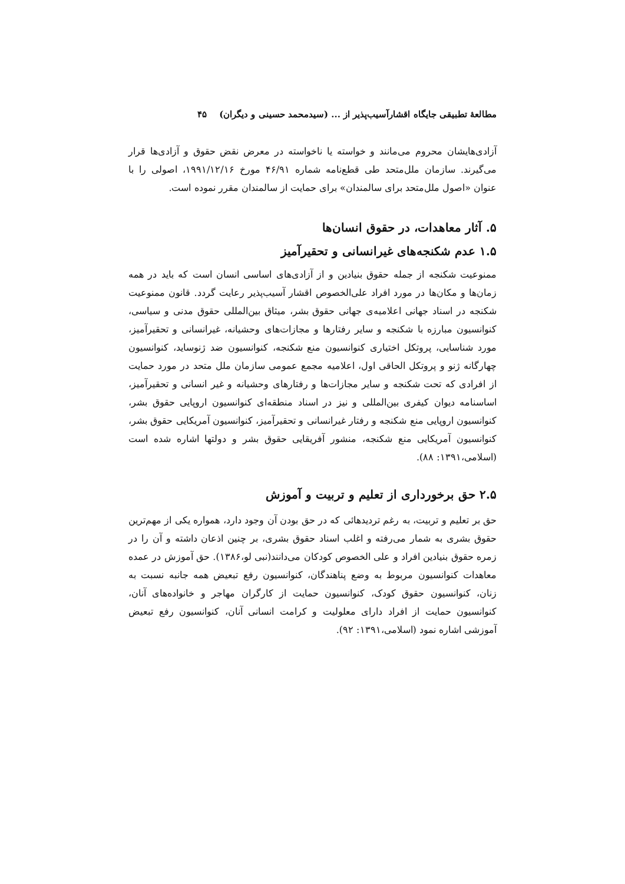مطالعهٔ تطبیقی جایگاه اقشارآسیب‌پذیر از ... (سیدمحمد حسینی و دیگران) ۴۵
آزادی‌هایشان محروم می‌مانند و خواسته یا ناخواسته در معرض نقض حقوق و آزادی‌ها قرار می‌گیرند. سازمان ملل‌متحد طی قطع‌نامه شماره ۴۶/۹۱ مورخ ۱۹۹۱/۱۲/۱۶، اصولی را با عنوان «اصول ملل‌متحد برای سالمندان» برای حمایت از سالمندان مقرر نموده است.
۵. آثار معاهدات، در حقوق انسان‌ها
۱.۵ عدم شکنجه‌های غیرانسانی و تحقیرآمیز
ممنوعیت شکنجه از جمله حقوق بنیادین و از آزادی‌های اساسی انسان است که باید در همه زمان‌ها و مکان‌ها در مورد افراد علی‌الخصوص اقشار آسیب‌پذیر رعایت گردد. قانون ممنوعیت شکنجه در اسناد جهانی اعلامیه‌ی جهانی حقوق بشر، میثاق بین‌المللی حقوق مدنی و سیاسی، کنوانسیون مبارزه با شکنجه و سایر رفتارها و مجازات‌های وحشیانه، غیرانسانی و تحقیرآمیز، مورد شناسایی، پروتکل اختیاری کنوانسیون منع شکنجه، کنوانسیون ضد ژنوساید، کنوانسیون چهارگانه ژنو و پروتکل الحاقی اول، اعلامیه مجمع عمومی سازمان ملل متحد در مورد حمایت از افرادی که تحت شکنجه و سایر مجازات‌ها و رفتارهای وحشیانه و غیر انسانی و تحقیرآمیز، اساسنامه دیوان کیفری بین‌المللی و نیز در اسناد منطقه‌ای کنوانسیون اروپایی حقوق بشر، کنوانسیون اروپایی منع شکنجه و رفتار غیرانسانی و تحقیرآمیز، کنوانسیون آمریکایی حقوق بشر، کنوانسیون آمریکایی منع شکنجه، منشور آفریقایی حقوق بشر و دولتها اشاره شده است (اسلامی،۱۳۹۱: ۸۸).
۲.۵ حق برخورداری از تعلیم و تربیت و آموزش
حق بر تعلیم و تربیت، به رغم تردیدهائی که در حق بودن آن وجود دارد، همواره یکی از مهم‌ترین حقوق بشری به شمار می‌رفته و اغلب اسناد حقوق بشری، بر چنین اذعان داشته و آن را در زمره حقوق بنیادین افراد و علی الخصوص کودکان می‌دانند(نبی لو،۱۳۸۶). حق آموزش در عمده معاهدات کنوانسیون مربوط به وضع پناهندگان، کنوانسیون رفع تبعیض همه جانبه نسبت به زنان، کنوانسیون حقوق کودک، کنوانسیون حمایت از کارگران مهاجر و خانواده‌های آنان، کنوانسیون حمایت از افراد دارای معلولیت و کرامت انسانی آنان، کنوانسیون رفع تبعیض آموزشی اشاره نمود (اسلامی،۱۳۹۱: ۹۲).